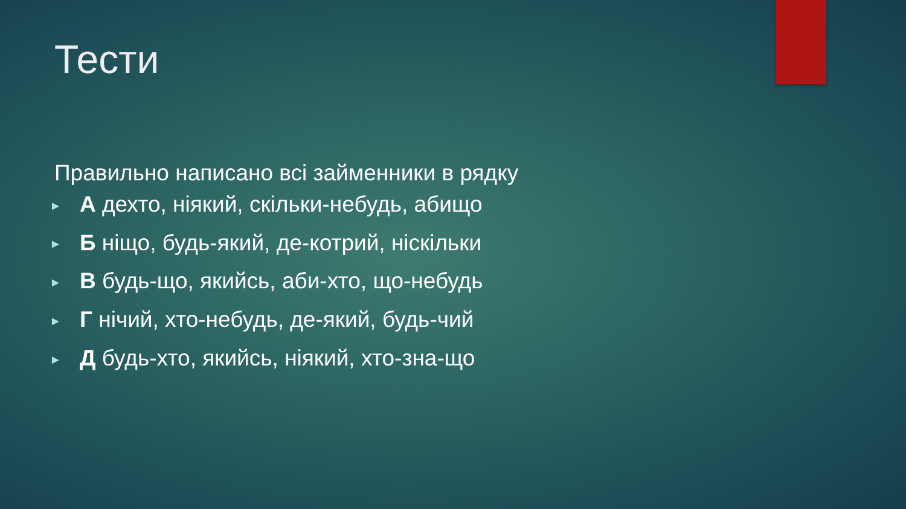Тести
Правильно написано всі займенники в рядку
► А дехто, ніякий, скільки-небудь, абищо
► Б ніщо, будь-який, де-котрий, ніскільки
► В будь-що, якийсь, аби-хто, що-небудь
► Г нічий, хто-небудь, де-який, будь-чий
► Д будь-хто, якийсь, ніякий, хто-зна-що